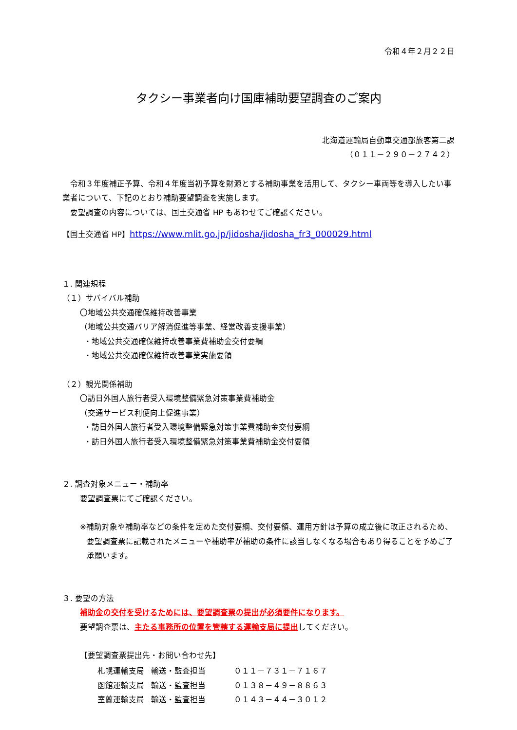令和４年２月２２日
タクシー事業者向け国庫補助要望調査のご案内
北海道運輸局自動車交通部旅客第二課
（０１１－２９０－２７４２）
　令和３年度補正予算、令和４年度当初予算を財源とする補助事業を活用して、タクシー車両等を導入したい事業者について、下記のとおり補助要望調査を実施します。
　要望調査の内容については、国土交通省 HP もあわせてご確認ください。
【国土交通省 HP】https://www.mlit.go.jp/jidosha/jidosha_fr3_000029.html
１. 関連規程
（１）サバイバル補助
〇地域公共交通確保維持改善事業
（地域公共交通バリア解消促進等事業、経営改善支援事業）
・地域公共交通確保維持改善事業費補助金交付要綱
・地域公共交通確保維持改善事業実施要領
（２）観光関係補助
〇訪日外国人旅行者受入環境整備緊急対策事業費補助金
（交通サービス利便向上促進事業）
・訪日外国人旅行者受入環境整備緊急対策事業費補助金交付要綱
・訪日外国人旅行者受入環境整備緊急対策事業費補助金交付要領
２. 調査対象メニュー・補助率
要望調査票にてご確認ください。
※補助対象や補助率などの条件を定めた交付要綱、交付要領、運用方針は予算の成立後に改正されるため、要望調査票に記載されたメニューや補助率が補助の条件に該当しなくなる場合もあり得ることを予めご了承願います。
３. 要望の方法
補助金の交付を受けるためには、要望調査票の提出が必須要件になります。
要望調査票は、主たる事務所の位置を管轄する運輸支局に提出してください。
【要望調査票提出先・お問い合わせ先】
| 札幌運輸支局 | 輸送・監査担当 | ０１１－７３１－７１６７ |
| 函館運輸支局 | 輸送・監査担当 | ０１３８－４９－８８６３ |
| 室蘭運輸支局 | 輸送・監査担当 | ０１４３－４４－３０１２ |